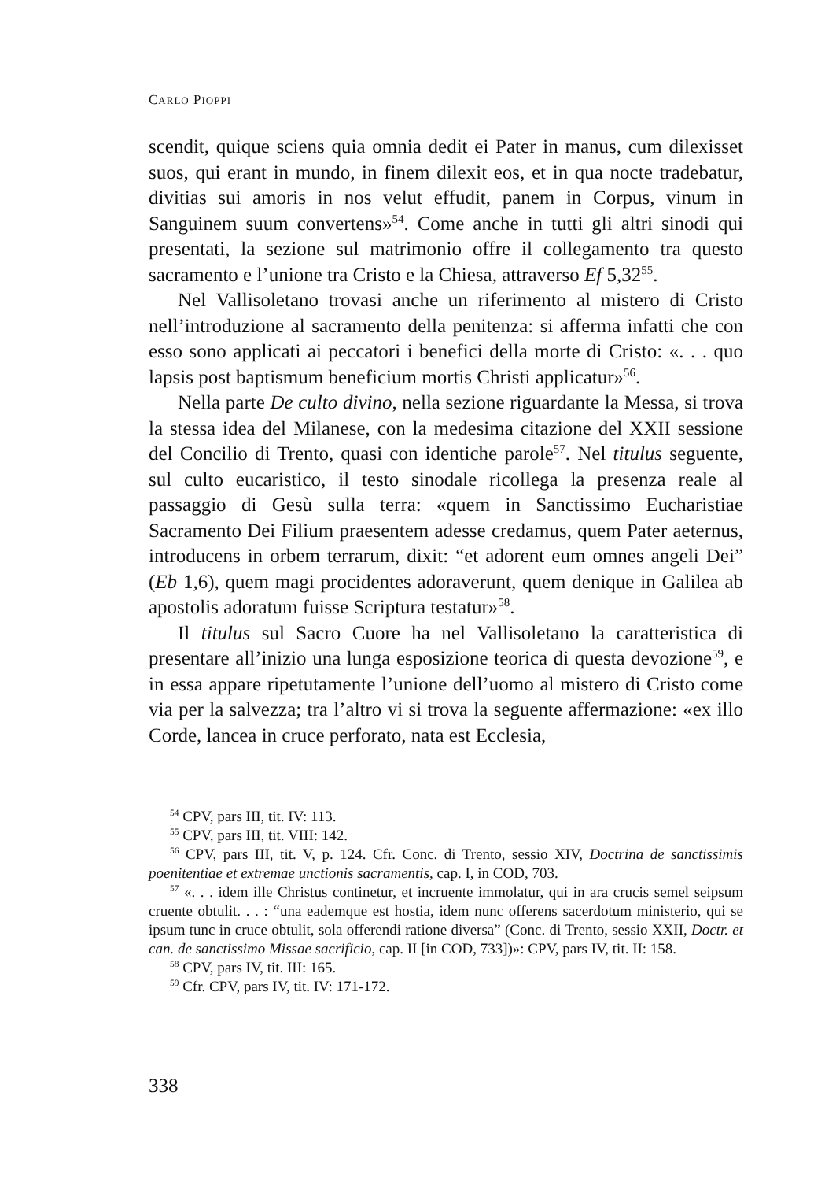CARLO PIOPPI
scendit, quique sciens quia omnia dedit ei Pater in manus, cum dilexisset suos, qui erant in mundo, in finem dilexit eos, et in qua nocte tradebatur, divitias sui amoris in nos velut effudit, panem in Corpus, vinum in Sanguinem suum convertens»<sup>54</sup>. Come anche in tutti gli altri sinodi qui presentati, la sezione sul matrimonio offre il collegamento tra questo sacramento e l’unione tra Cristo e la Chiesa, attraverso Ef 5,32<sup>55</sup>.
Nel Vallisoletano trovasi anche un riferimento al mistero di Cristo nell’introduzione al sacramento della penitenza: si afferma infatti che con esso sono applicati ai peccatori i benefici della morte di Cristo: «. . . quo lapsis post baptismum beneficium mortis Christi applicatur»<sup>56</sup>.
Nella parte De culto divino, nella sezione riguardante la Messa, si trova la stessa idea del Milanese, con la medesima citazione del XXII sessione del Concilio di Trento, quasi con identiche parole<sup>57</sup>. Nel titulus seguente, sul culto eucaristico, il testo sinodale ricollega la presenza reale al passaggio di Gesù sulla terra: «quem in Sanctissimo Eucharistiae Sacramento Dei Filium praesentem adesse credamus, quem Pater aeternus, introducens in orbem terrarum, dixit: “et adorent eum omnes angeli Dei” (Eb 1,6), quem magi procidentes adoraverunt, quem denique in Galilea ab apostolis adoratum fuisse Scriptura testatur»<sup>58</sup>.
Il titulus sul Sacro Cuore ha nel Vallisoletano la caratteristica di presentare all’inizio una lunga esposizione teorica di questa devozione<sup>59</sup>, e in essa appare ripetutamente l’unione dell’uomo al mistero di Cristo come via per la salvezza; tra l’altro vi si trova la seguente affermazione: «ex illo Corde, lancea in cruce perforato, nata est Ecclesia,
<sup>54</sup> CPV, pars III, tit. IV: 113.
<sup>55</sup> CPV, pars III, tit. VIII: 142.
<sup>56</sup> CPV, pars III, tit. V, p. 124. Cfr. Conc. di Trento, sessio XIV, Doctrina de sanctissimis poenitentiae et extremae unctionis sacramentis, cap. I, in COD, 703.
<sup>57</sup> «. . . idem ille Christus continetur, et incruente immolatur, qui in ara crucis semel seipsum cruente obtulit. . . : “una eademque est hostia, idem nunc offerens sacerdotum ministerio, qui se ipsum tunc in cruce obtulit, sola offerendi ratione diversa” (Conc. di Trento, sessio XXII, Doctr. et can. de sanctissimo Missae sacrificio, cap. II [in COD, 733])»: CPV, pars IV, tit. II: 158.
<sup>58</sup> CPV, pars IV, tit. III: 165.
<sup>59</sup> Cfr. CPV, pars IV, tit. IV: 171-172.
338